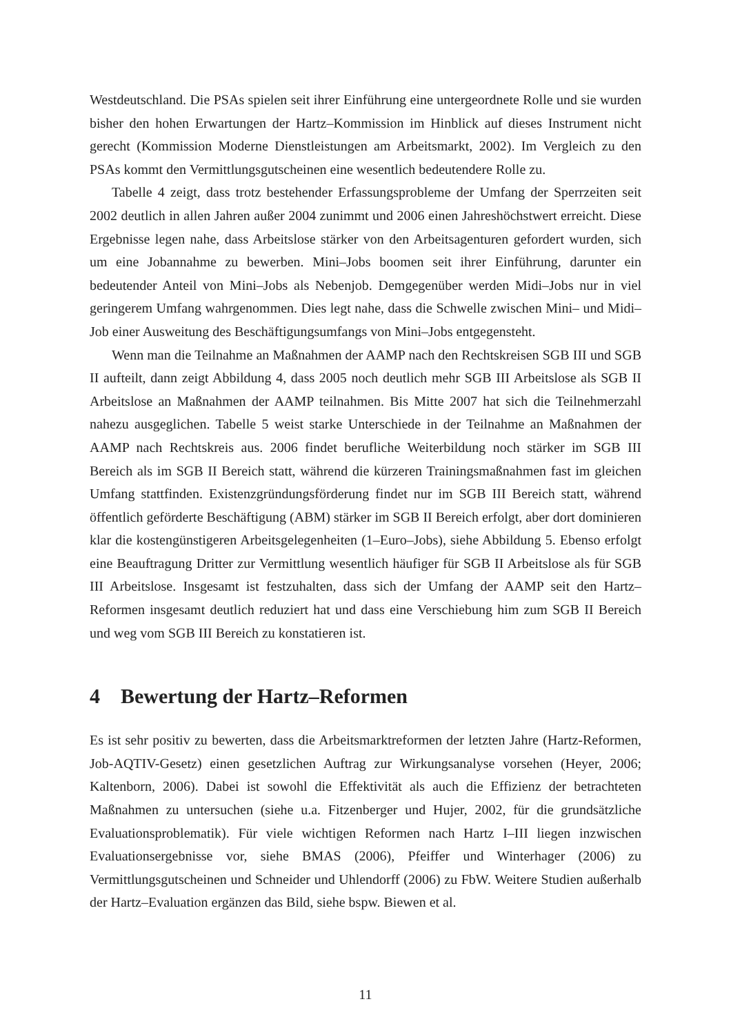Westdeutschland. Die PSAs spielen seit ihrer Einführung eine untergeordnete Rolle und sie wurden bisher den hohen Erwartungen der Hartz–Kommission im Hinblick auf dieses Instrument nicht gerecht (Kommission Moderne Dienstleistungen am Arbeitsmarkt, 2002). Im Vergleich zu den PSAs kommt den Vermittlungsgutscheinen eine wesentlich bedeutendere Rolle zu.
Tabelle 4 zeigt, dass trotz bestehender Erfassungsprobleme der Umfang der Sperrzeiten seit 2002 deutlich in allen Jahren außer 2004 zunimmt und 2006 einen Jahreshöchstwert erreicht. Diese Ergebnisse legen nahe, dass Arbeitslose stärker von den Arbeitsagenturen gefordert wurden, sich um eine Jobannahme zu bewerben. Mini–Jobs boomen seit ihrer Einführung, darunter ein bedeutender Anteil von Mini–Jobs als Nebenjob. Demgegenüber werden Midi–Jobs nur in viel geringerem Umfang wahrgenommen. Dies legt nahe, dass die Schwelle zwischen Mini– und Midi–Job einer Ausweitung des Beschäftigungsumfangs von Mini–Jobs entgegensteht.
Wenn man die Teilnahme an Maßnahmen der AAMP nach den Rechtskreisen SGB III und SGB II aufteilt, dann zeigt Abbildung 4, dass 2005 noch deutlich mehr SGB III Arbeitslose als SGB II Arbeitslose an Maßnahmen der AAMP teilnahmen. Bis Mitte 2007 hat sich die Teilnehmerzahl nahezu ausgeglichen. Tabelle 5 weist starke Unterschiede in der Teilnahme an Maßnahmen der AAMP nach Rechtskreis aus. 2006 findet berufliche Weiterbildung noch stärker im SGB III Bereich als im SGB II Bereich statt, während die kürzeren Trainingsmaßnahmen fast im gleichen Umfang stattfinden. Existenzgründungsförderung findet nur im SGB III Bereich statt, während öffentlich geförderte Beschäftigung (ABM) stärker im SGB II Bereich erfolgt, aber dort dominieren klar die kostengünstigeren Arbeitsgelegenheiten (1–Euro–Jobs), siehe Abbildung 5. Ebenso erfolgt eine Beauftragung Dritter zur Vermittlung wesentlich häufiger für SGB II Arbeitslose als für SGB III Arbeitslose. Insgesamt ist festzuhalten, dass sich der Umfang der AAMP seit den Hartz–Reformen insgesamt deutlich reduziert hat und dass eine Verschiebung him zum SGB II Bereich und weg vom SGB III Bereich zu konstatieren ist.
4 Bewertung der Hartz–Reformen
Es ist sehr positiv zu bewerten, dass die Arbeitsmarktreformen der letzten Jahre (Hartz-Reformen, Job-AQTIV-Gesetz) einen gesetzlichen Auftrag zur Wirkungsanalyse vorsehen (Heyer, 2006; Kaltenborn, 2006). Dabei ist sowohl die Effektivität als auch die Effizienz der betrachteten Maßnahmen zu untersuchen (siehe u.a. Fitzenberger und Hujer, 2002, für die grundsätzliche Evaluationsproblematik). Für viele wichtigen Reformen nach Hartz I–III liegen inzwischen Evaluationsergebnisse vor, siehe BMAS (2006), Pfeiffer und Winterhager (2006) zu Vermittlungsgutscheinen und Schneider und Uhlendorff (2006) zu FbW. Weitere Studien außerhalb der Hartz–Evaluation ergänzen das Bild, siehe bspw. Biewen et al.
11